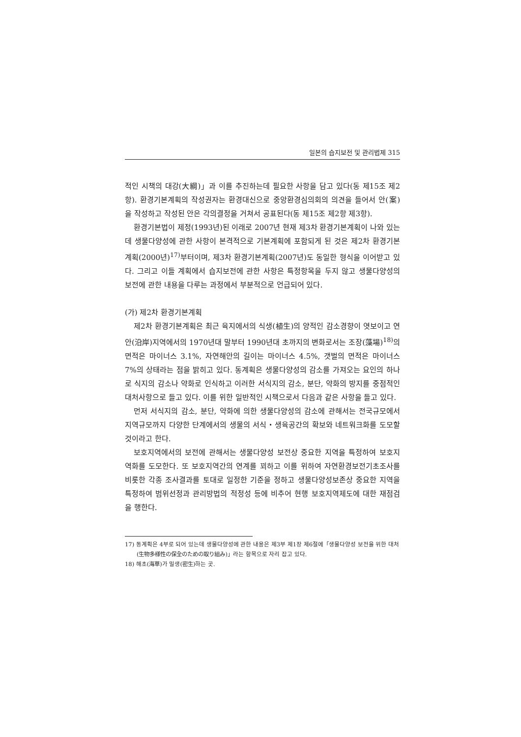일본의 습지보전 및 관리법제 315
적인 시책의 대강(大綱)」과 이를 추진하는데 필요한 사항을 담고 있다(동 제15조 제2항). 환경기본계획의 작성권자는 환경대신으로 중앙환경심의회의 의견을 들어서 안(案)을 작성하고 작성된 안은 각의결정을 거쳐서 공표된다(동 제15조 제2항 제3항).
환경기본법이 제정(1993년)된 이래로 2007년 현재 제3차 환경기본계획이 나와 있는데 생물다양성에 관한 사항이 본격적으로 기본계획에 포함되게 된 것은 제2차 환경기본계획(2000년)<sup>17)</sup>부터이며, 제3차 환경기본계획(2007년)도 동일한 형식을 이어받고 있다. 그리고 이들 계획에서 습지보전에 관한 사항은 특정항목을 두지 않고 생물다양성의 보전에 관한 내용을 다루는 과정에서 부분적으로 언급되어 있다.
(가) 제2차 환경기본계획
제2차 환경기본계획은 최근 육지에서의 식생(植生)의 양적인 감소경향이 엿보이고 연안(沿岸)지역에서의 1970년대 말부터 1990년대 초까지의 변화로서는 조장(藻場)<sup>18)</sup>의 면적은 마이너스 3.1%, 자연해안의 길이는 마이너스 4.5%, 갯벌의 면적은 마이너스 7%의 상태라는 점을 밝히고 있다. 동계획은 생물다양성의 감소를 가져오는 요인의 하나로 식지의 감소나 약화로 인식하고 이러한 서식지의 감소, 분단, 약화의 방지를 중점적인 대처사항으로 들고 있다. 이를 위한 일반적인 시책으로서 다음과 같은 사항을 들고 있다.
먼저 서식지의 감소, 분단, 약화에 의한 생물다양성의 감소에 관해서는 전국규모에서 지역규모까지 다양한 단계에서의 생물의 서식・생육공간의 확보와 네트워크화를 도모할 것이라고 한다.
보호지역에서의 보전에 관해서는 생물다양성 보전상 중요한 지역을 특정하여 보호지역화를 도모한다. 또 보호지역간의 연계를 꾀하고 이를 위하여 자연환경보전기초조사를 비롯한 각종 조사결과를 토대로 일정한 기준을 정하고 생물다양성보존상 중요한 지역을 특정하여 범위선정과 관리방법의 적정성 등에 비추어 현행 보호지역제도에 대한 재점검을 행한다.
17) 동계획은 4부로 되어 있는데 생물다양성에 관한 내용은 제3부 제1장 제6절에「생물다양성 보전을 위한 대처(生物多様性の保全のための取り組み)」라는 항목으로 자리 잡고 있다.
18) 해초(海草)가 밀생(密生)하는 곳.